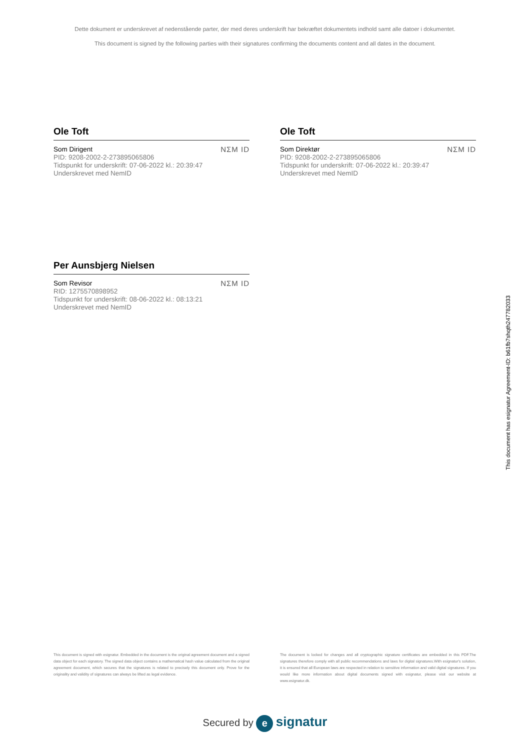Dette dokument er underskrevet af nedenstående parter, der med deres underskrift har bekræftet dokumentets indhold samt alle datoer i dokumentet.
This document is signed by the following parties with their signatures confirming the documents content and all dates in the document.
Ole Toft
Som Dirigent
PID: 9208-2002-2-273895065806
Tidspunkt for underskrift: 07-06-2022 kl.: 20:39:47
Underskrevet med NemID
NΣM ID
Ole Toft
Som Direktør
PID: 9208-2002-2-273895065806
Tidspunkt for underskrift: 07-06-2022 kl.: 20:39:47
Underskrevet med NemID
NΣM ID
Per Aunsbjerg Nielsen
Som Revisor
RID: 1275570898952
Tidspunkt for underskrift: 08-06-2022 kl.: 08:13:21
Underskrevet med NemID
NΣM ID
This document has esignatur Agreement-ID: b61fb7shqth247782033
This document is signed with esignatur. Embedded in the document is the original agreement document and a signed data object for each signatory. The signed data object contains a mathematical hash value calculated from the original agreement document, which secures that the signatures is related to precisely this document only. Prove for the originality and validity of signatures can always be lifted as legal evidence.
The document is locked for changes and all cryptographic signature certificates are embedded in this PDF.The signatures therefore comply with all public recommendations and laws for digital signatures.With esignatur's solution, it is ensured that all European laws are respected in relation to sensitive information and valid digital signatures. If you would like more information about digital documents signed with esignatur, please visit our website at www.esignatur.dk.
Secured by e signatur